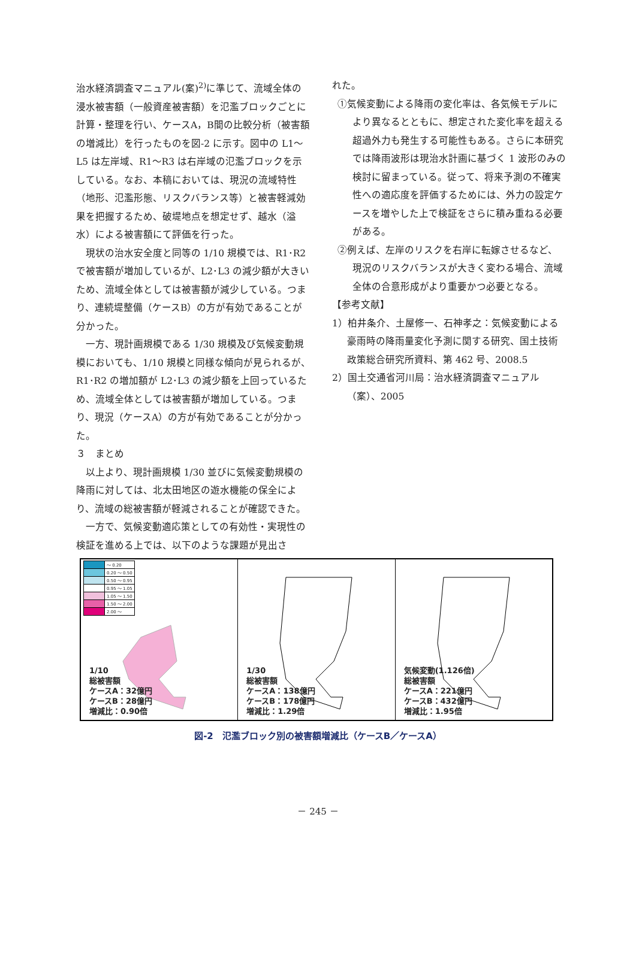治水経済調査マニュアル(案)<sup>2)</sup>に準じて、流域全体の浸水被害額（一般資産被害額）を氾濫ブロックごとに計算・整理を行い、ケースA，B間の比較分析（被害額の増減比）を行ったものを図-2 に示す。図中の L1～L5 は左岸域、R1～R3 は右岸域の氾濫ブロックを示している。なお、本稿においては、現況の流域特性（地形、氾濫形態、リスクバランス等）と被害軽減効果を把握するため、破堤地点を想定せず、越水（溢水）による被害額にて評価を行った。
現状の治水安全度と同等の 1/10 規模では、R1･R2 で被害額が増加しているが、L2･L3 の減少額が大きいため、流域全体としては被害額が減少している。つまり、連続堤整備（ケースB）の方が有効であることが分かった。
一方、現計画規模である 1/30 規模及び気候変動規模においても、1/10 規模と同様な傾向が見られるが、R1･R2 の増加額が L2･L3 の減少額を上回っているため、流域全体としては被害額が増加している。つまり、現況（ケースA）の方が有効であることが分かった。
３　まとめ
以上より、現計画規模 1/30 並びに気候変動規模の降雨に対しては、北太田地区の遊水機能の保全により、流域の総被害額が軽減されることが確認できた。
一方で、気候変動適応策としての有効性・実現性の検証を進める上では、以下のような課題が見出さ
れた。
①気候変動による降雨の変化率は、各気候モデルにより異なるとともに、想定された変化率を超える超過外力も発生する可能性もある。さらに本研究では降雨波形は現治水計画に基づく 1 波形のみの検討に留まっている。従って、将来予測の不確実性への適応度を評価するためには、外力の設定ケースを増やした上で検証をさらに積み重ねる必要がある。
②例えば、左岸のリスクを右岸に転嫁させるなど、現況のリスクバランスが大きく変わる場合、流域全体の合意形成がより重要かつ必要となる。
【参考文献】
1）柏井条介、土屋修一、石神孝之：気候変動による豪雨時の降雨量変化予測に関する研究、国土技術政策総合研究所資料、第 462 号、2008.5
2）国土交通省河川局：治水経済調査マニュアル（案）、2005
| | ～ 0.20 |
| | 0.20 ～ 0.50 |
| | 0.50 ～ 0.95 |
| | 0.95 ～ 1.05 |
| | 1.05 ～ 1.50 |
| | 1.50 ～ 2.00 |
| | 2.00 ～ |
1/10
総被害額
ケースA：32億円
ケースB：28億円
増減比：0.90倍
1/30
総被害額
ケースA：138億円
ケースB：178億円
増減比：1.29倍
気候変動(1.126倍)
総被害額
ケースA：221億円
ケースB：432億円
増減比：1.95倍
図-2　氾濫ブロック別の被害額増減比（ケースB／ケースA）
－ 245 －